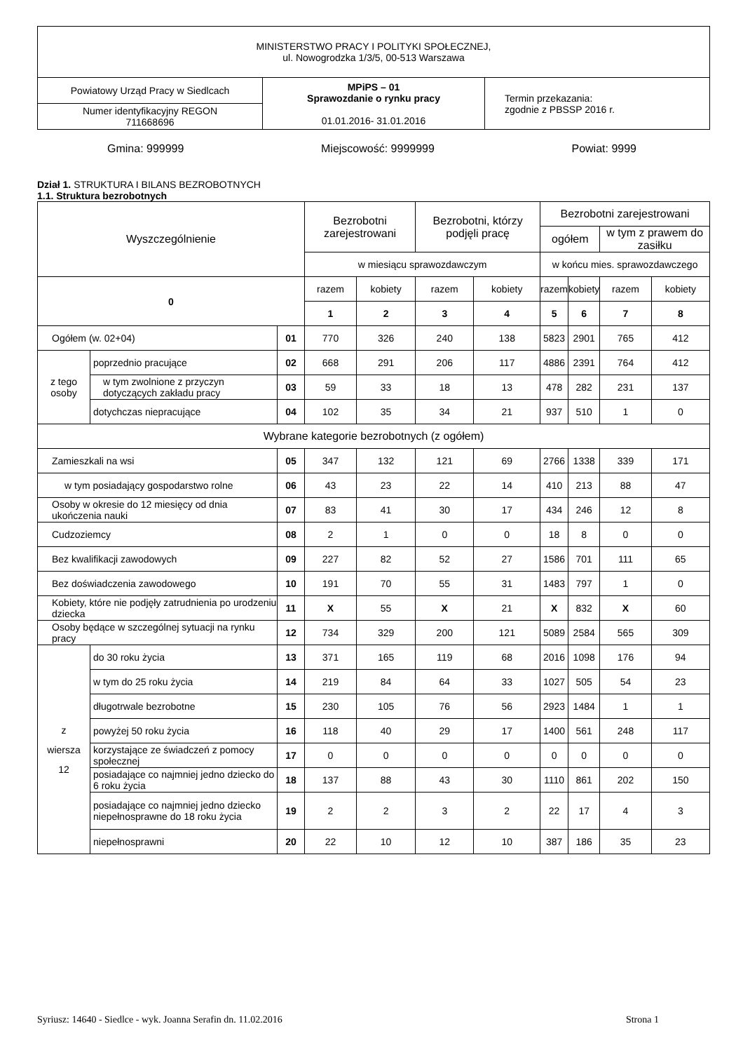| MINISTERSTWO PRACY I POLITYKI SPOŁECZNEJ, ul. Nowogrodzka 1/3/5, 00-513 Warszawa | | |
| Powiatowy Urząd Pracy w Siedlcach | MPiPS – 01 Sprawozdanie o rynku pracy 01.01.2016- 31.01.2016 | Termin przekazania: zgodnie z PBSSP 2016 r. |
| Numer identyfikacyjny REGON 711668696 | | |
Gmina: 999999 Miejscowość: 9999999 Powiat: 9999
Dział 1. STRUKTURA I BILANS BEZROBOTNYCH
1.1. Struktura bezrobotnych
| Wyszczególnienie | | | Bezrobotni zarejestrowani | | Bezrobotni, którzy podjęli pracę | | Bezrobotni zarejestrowani | | | |
| | | | | | | | ogółem | | w tym z prawem do zasiłku | |
| | | | w miesiącu sprawozdawczym | | | | w końcu mies. sprawozdawczego | | | |
| 0 | | | razem | kobiety | razem | kobiety | razem | kobiety | razem | kobiety |
| | | | 1 | 2 | 3 | 4 | 5 | 6 | 7 | 8 |
| Ogółem (w. 02+04) | | 01 | 770 | 326 | 240 | 138 | 5823 | 2901 | 765 | 412 |
| z tego osoby | poprzednio pracujące | 02 | 668 | 291 | 206 | 117 | 4886 | 2391 | 764 | 412 |
| | w tym zwolnione z przyczyn dotyczących zakładu pracy | 03 | 59 | 33 | 18 | 13 | 478 | 282 | 231 | 137 |
| | dotychczas niepracujące | 04 | 102 | 35 | 34 | 21 | 937 | 510 | 1 | 0 |
| Wybrane kategorie bezrobotnych (z ogółem) | | | | | | | | | | |
| Zamieszkali na wsi | | 05 | 347 | 132 | 121 | 69 | 2766 | 1338 | 339 | 171 |
| w tym posiadający gospodarstwo rolne | | 06 | 43 | 23 | 22 | 14 | 410 | 213 | 88 | 47 |
| Osoby w okresie do 12 miesięcy od dnia ukończenia nauki | | 07 | 83 | 41 | 30 | 17 | 434 | 246 | 12 | 8 |
| Cudzoziemcy | | 08 | 2 | 1 | 0 | 0 | 18 | 8 | 0 | 0 |
| Bez kwalifikacji zawodowych | | 09 | 227 | 82 | 52 | 27 | 1586 | 701 | 111 | 65 |
| Bez doświadczenia zawodowego | | 10 | 191 | 70 | 55 | 31 | 1483 | 797 | 1 | 0 |
| Kobiety, które nie podjęły zatrudnienia po urodzeniu dziecka | | 11 | X | 55 | X | 21 | X | 832 | X | 60 |
| Osoby będące w szczególnej sytuacji na rynku pracy | | 12 | 734 | 329 | 200 | 121 | 5089 | 2584 | 565 | 309 |
| z wiersza 12 | do 30 roku życia | 13 | 371 | 165 | 119 | 68 | 2016 | 1098 | 176 | 94 |
| | w tym do 25 roku życia | 14 | 219 | 84 | 64 | 33 | 1027 | 505 | 54 | 23 |
| | długotrwale bezrobotne | 15 | 230 | 105 | 76 | 56 | 2923 | 1484 | 1 | 1 |
| | powyżej 50 roku życia | 16 | 118 | 40 | 29 | 17 | 1400 | 561 | 248 | 117 |
| | korzystające ze świadczeń z pomocy społecznej | 17 | 0 | 0 | 0 | 0 | 0 | 0 | 0 | 0 |
| | posiadające co najmniej jedno dziecko do 6 roku życia | 18 | 137 | 88 | 43 | 30 | 1110 | 861 | 202 | 150 |
| | posiadające co najmniej jedno dziecko niepełnosprawne do 18 roku życia | 19 | 2 | 2 | 3 | 2 | 22 | 17 | 4 | 3 |
| | niepełnosprawni | 20 | 22 | 10 | 12 | 10 | 387 | 186 | 35 | 23 |
Syriusz: 14640 - Siedlce - wyk. Joanna Serafin dn. 11.02.2016 Strona 1